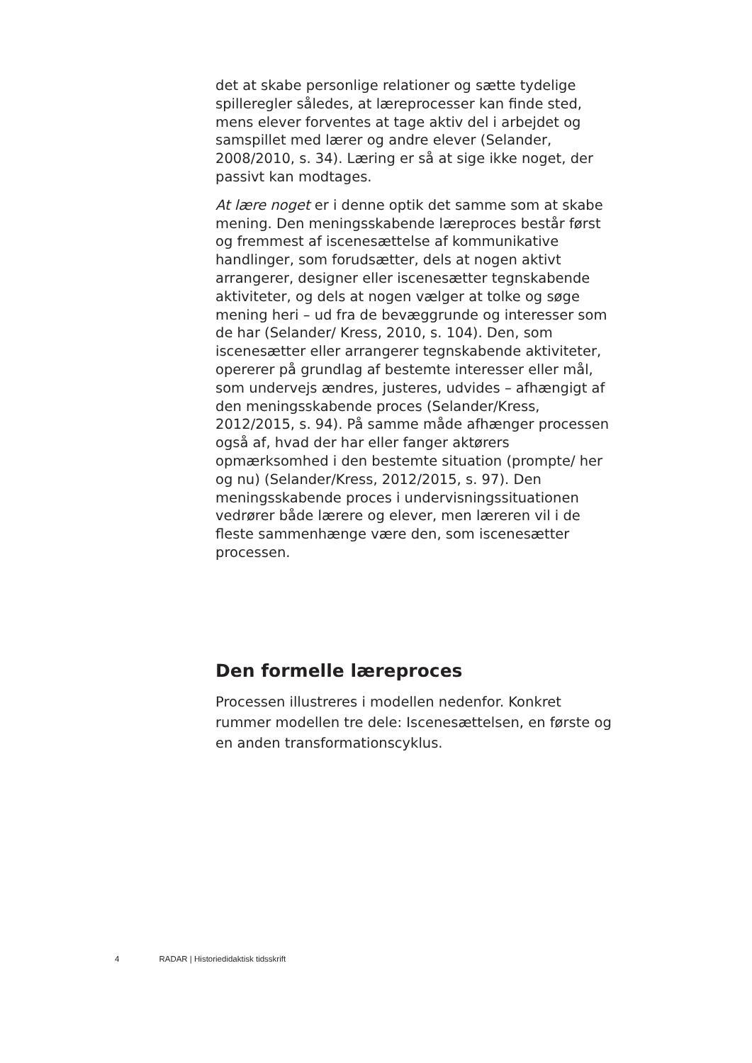det at skabe personlige relationer og sætte tydelige spilleregler således, at læreprocesser kan finde sted, mens elever forventes at tage aktiv del i arbejdet og samspillet med lærer og andre elever (Selander, 2008/2010, s. 34). Læring er så at sige ikke noget, der passivt kan modtages.
At lære noget er i denne optik det samme som at skabe mening. Den meningsskabende læreproces består først og fremmest af iscenesættelse af kommunikative handlinger, som forudsætter, dels at nogen aktivt arrangerer, designer eller iscenesætter tegnskabende aktiviteter, og dels at nogen vælger at tolke og søge mening heri – ud fra de bevæggrunde og interesser som de har (Selander/ Kress, 2010, s. 104). Den, som iscenesætter eller arrangerer tegnskabende aktiviteter, opererer på grundlag af bestemte interesser eller mål, som undervejs ændres, justeres, udvides – afhængigt af den meningsskabende proces (Selander/Kress, 2012/2015, s. 94). På samme måde afhænger processen også af, hvad der har eller fanger aktørers opmærksomhed i den bestemte situation (prompte/ her og nu) (Selander/Kress, 2012/2015, s. 97). Den meningsskabende proces i undervisningssituationen vedrører både lærere og elever, men læreren vil i de fleste sammenhænge være den, som iscenesætter processen.
Den formelle læreproces
Processen illustreres i modellen nedenfor. Konkret rummer modellen tre dele: Iscenesættelsen, en første og en anden transformationscyklus.
4 RADAR | Historiedidaktisk tidsskrift